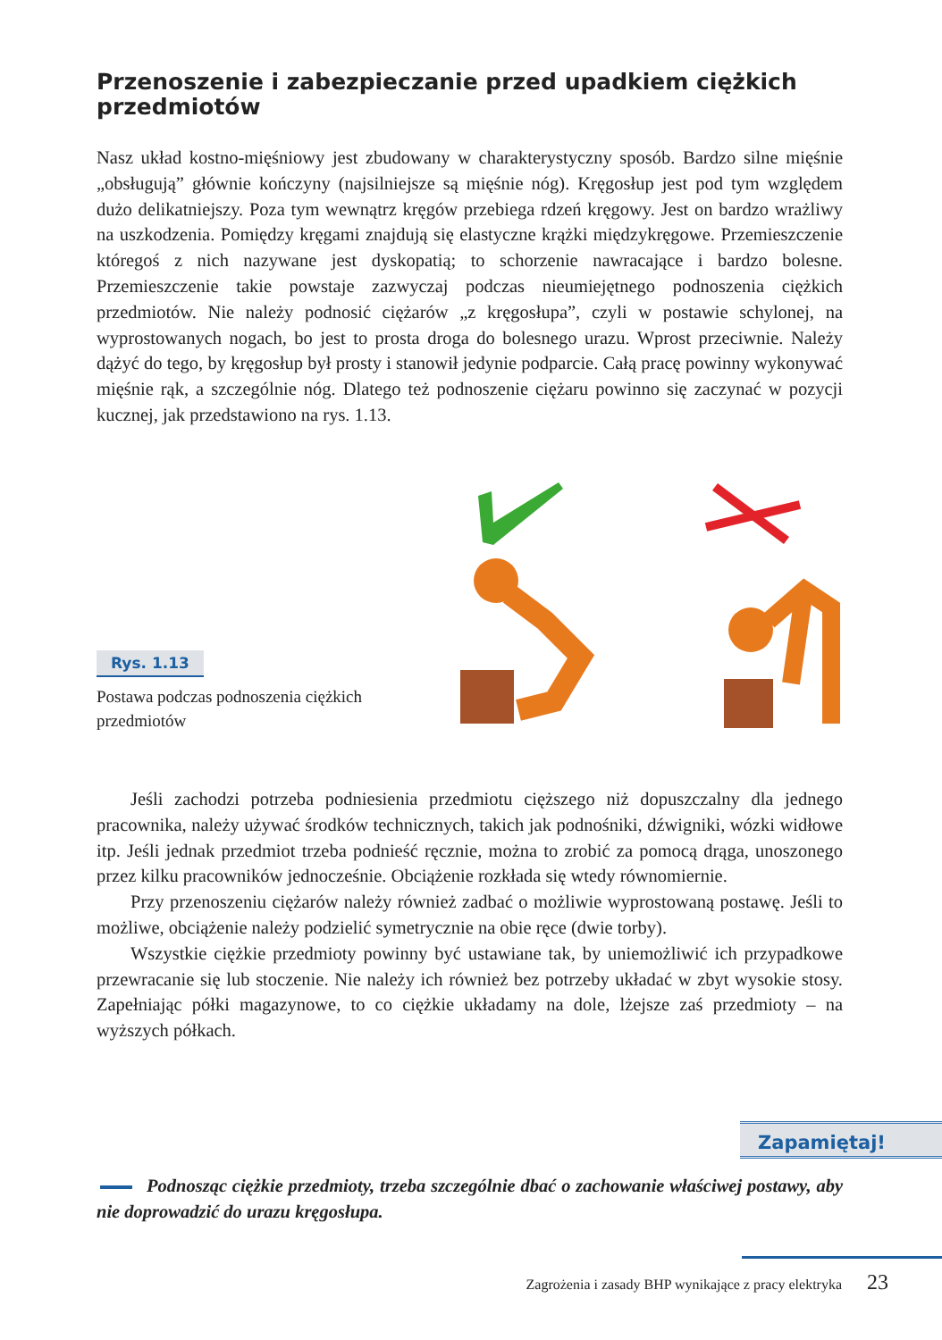Przenoszenie i zabezpieczanie przed upadkiem ciężkich przedmiotów
Nasz układ kostno-mięśniowy jest zbudowany w charakterystyczny sposób. Bardzo silne mięśnie „obsługują” głównie kończyny (najsilniejsze są mięśnie nóg). Kręgosłup jest pod tym względem dużo delikatniejszy. Poza tym wewnątrz kręgów przebiega rdzeń kręgowy. Jest on bardzo wrażliwy na uszkodzenia. Pomiędzy kręgami znajdują się elastyczne krążki międzykręgowe. Przemieszczenie któregoś z nich nazywane jest dyskopatią; to schorzenie nawracające i bardzo bolesne. Przemieszczenie takie powstaje zazwyczaj podczas nieumiejętnego podnoszenia ciężkich przedmiotów. Nie należy podnosić ciężarów „z kręgosłupa”, czyli w postawie schylonej, na wyprostowanych nogach, bo jest to prosta droga do bolesnego urazu. Wprost przeciwnie. Należy dążyć do tego, by kręgosłup był prosty i stanowił jedynie podparcie. Całą pracę powinny wykonywać mięśnie rąk, a szczególnie nóg. Dlatego też podnoszenie ciężaru powinno się zaczynać w pozycji kucznej, jak przedstawiono na rys. 1.13.
Rys. 1.13
Postawa podczas podnoszenia ciężkich przedmiotów
Jeśli zachodzi potrzeba podniesienia przedmiotu cięższego niż dopuszczalny dla jednego pracownika, należy używać środków technicznych, takich jak podnośniki, dźwigniki, wózki widłowe itp. Jeśli jednak przedmiot trzeba podnieść ręcznie, można to zrobić za pomocą drąga, unoszonego przez kilku pracowników jednocześnie. Obciążenie rozkłada się wtedy równomiernie.
Przy przenoszeniu ciężarów należy również zadbać o możliwie wyprostowaną postawę. Jeśli to możliwe, obciążenie należy podzielić symetrycznie na obie ręce (dwie torby).
Wszystkie ciężkie przedmioty powinny być ustawiane tak, by uniemożliwić ich przypadkowe przewracanie się lub stoczenie. Nie należy ich również bez potrzeby układać w zbyt wysokie stosy. Zapełniając półki magazynowe, to co ciężkie układamy na dole, lżejsze zaś przedmioty – na wyższych półkach.
Zapamiętaj!
Podnosząc ciężkie przedmioty, trzeba szczególnie dbać o zachowanie właściwej postawy, aby nie doprowadzić do urazu kręgosłupa.
Zagrożenia i zasady BHP wynikające z pracy elektryka 23